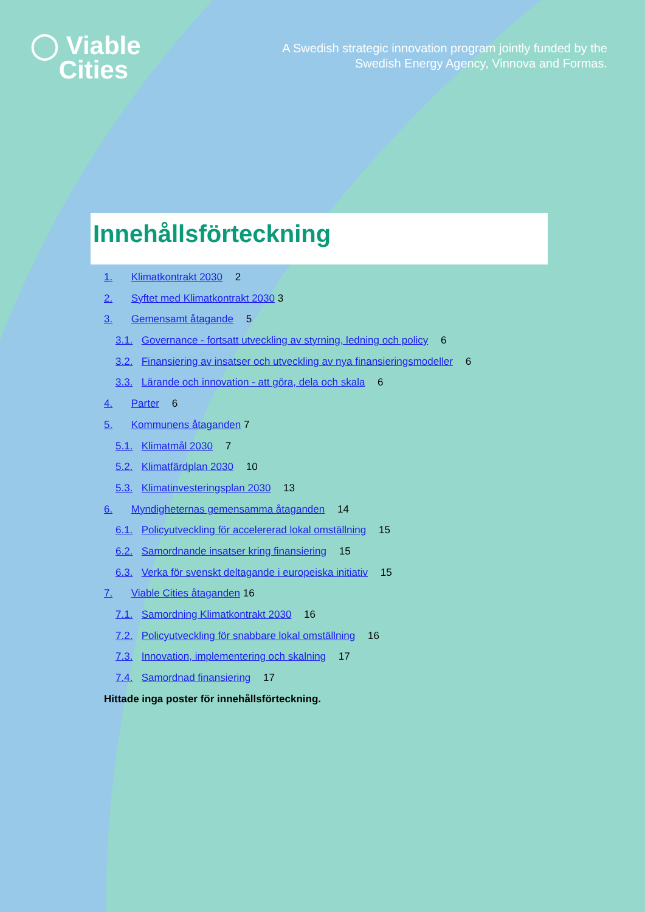◯ Viable
Cities
A Swedish strategic innovation program jointly funded by the
Swedish Energy Agency, Vinnova and Formas.
Innehållsförteckning
1. Klimatkontrakt 2030 2
2. Syftet med Klimatkontrakt 2030 3
3. Gemensamt åtagande 5
3.1. Governance - fortsatt utveckling av styrning, ledning och policy 6
3.2. Finansiering av insatser och utveckling av nya finansieringsmodeller 6
3.3. Lärande och innovation - att göra, dela och skala 6
4. Parter 6
5. Kommunens åtaganden 7
5.1. Klimatmål 2030 7
5.2. Klimatfärdplan 2030 10
5.3. Klimatinvesteringsplan 2030 13
6. Myndigheternas gemensamma åtaganden 14
6.1. Policyutveckling för accelererad lokal omställning 15
6.2. Samordnande insatser kring finansiering 15
6.3. Verka för svenskt deltagande i europeiska initiativ 15
7. Viable Cities åtaganden 16
7.1. Samordning Klimatkontrakt 2030 16
7.2. Policyutveckling för snabbare lokal omställning 16
7.3. Innovation, implementering och skalning 17
7.4. Samordnad finansiering 17
Hittade inga poster för innehållsförteckning.